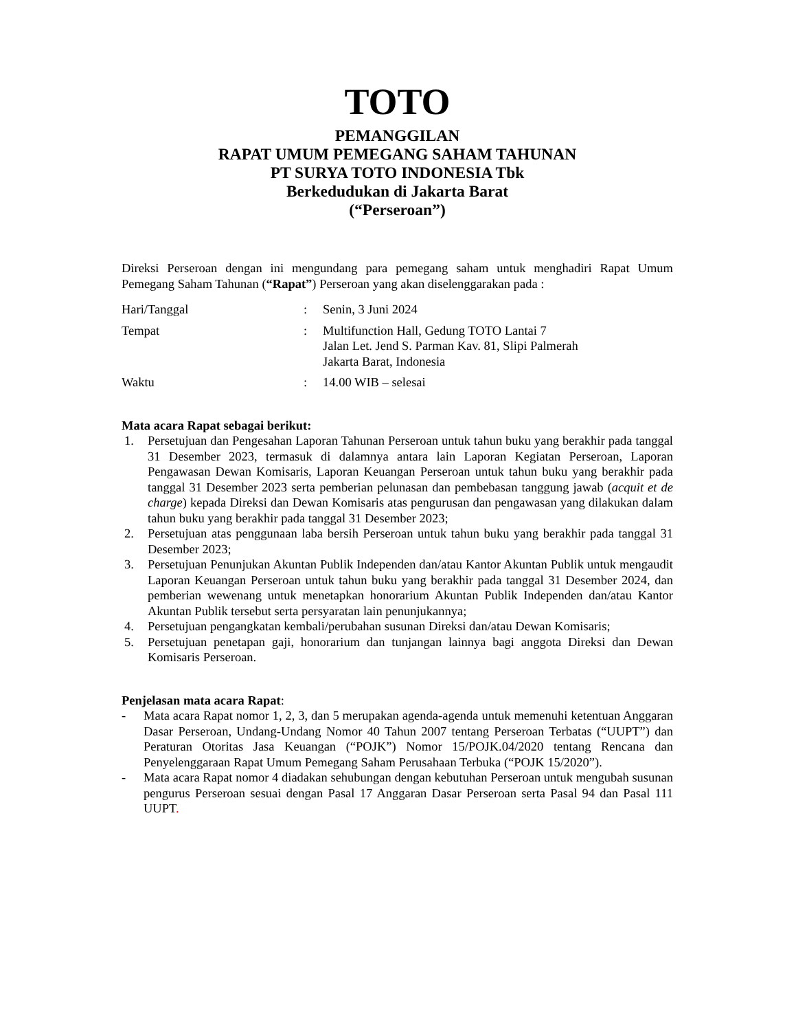TOTO
PEMANGGILAN
RAPAT UMUM PEMEGANG SAHAM TAHUNAN
PT SURYA TOTO INDONESIA Tbk
Berkedudukan di Jakarta Barat
(“Perseroan”)
Direksi Perseroan dengan ini mengundang para pemegang saham untuk menghadiri Rapat Umum Pemegang Saham Tahunan (“Rapat”) Perseroan yang akan diselenggarakan pada :
Hari/Tanggal
:
Senin, 3 Juni 2024
Tempat
:
Multifunction Hall, Gedung TOTO Lantai 7
Jalan Let. Jend S. Parman Kav. 81, Slipi Palmerah
Jakarta Barat, Indonesia
Waktu
:
14.00 WIB – selesai
Mata acara Rapat sebagai berikut:
1. Persetujuan dan Pengesahan Laporan Tahunan Perseroan untuk tahun buku yang berakhir pada tanggal 31 Desember 2023, termasuk di dalamnya antara lain Laporan Kegiatan Perseroan, Laporan Pengawasan Dewan Komisaris, Laporan Keuangan Perseroan untuk tahun buku yang berakhir pada tanggal 31 Desember 2023 serta pemberian pelunasan dan pembebasan tanggung jawab (acquit et de charge) kepada Direksi dan Dewan Komisaris atas pengurusan dan pengawasan yang dilakukan dalam tahun buku yang berakhir pada tanggal 31 Desember 2023;
2. Persetujuan atas penggunaan laba bersih Perseroan untuk tahun buku yang berakhir pada tanggal 31 Desember 2023;
3. Persetujuan Penunjukan Akuntan Publik Independen dan/atau Kantor Akuntan Publik untuk mengaudit Laporan Keuangan Perseroan untuk tahun buku yang berakhir pada tanggal 31 Desember 2024, dan pemberian wewenang untuk menetapkan honorarium Akuntan Publik Independen dan/atau Kantor Akuntan Publik tersebut serta persyaratan lain penunjukannya;
4. Persetujuan pengangkatan kembali/perubahan susunan Direksi dan/atau Dewan Komisaris;
5. Persetujuan penetapan gaji, honorarium dan tunjangan lainnya bagi anggota Direksi dan Dewan Komisaris Perseroan.
Penjelasan mata acara Rapat:
- Mata acara Rapat nomor 1, 2, 3, dan 5 merupakan agenda-agenda untuk memenuhi ketentuan Anggaran Dasar Perseroan, Undang-Undang Nomor 40 Tahun 2007 tentang Perseroan Terbatas (“UUPT”) dan Peraturan Otoritas Jasa Keuangan (“POJK”) Nomor 15/POJK.04/2020 tentang Rencana dan Penyelenggaraan Rapat Umum Pemegang Saham Perusahaan Terbuka (“POJK 15/2020”).
- Mata acara Rapat nomor 4 diadakan sehubungan dengan kebutuhan Perseroan untuk mengubah susunan pengurus Perseroan sesuai dengan Pasal 17 Anggaran Dasar Perseroan serta Pasal 94 dan Pasal 111 UUPT.